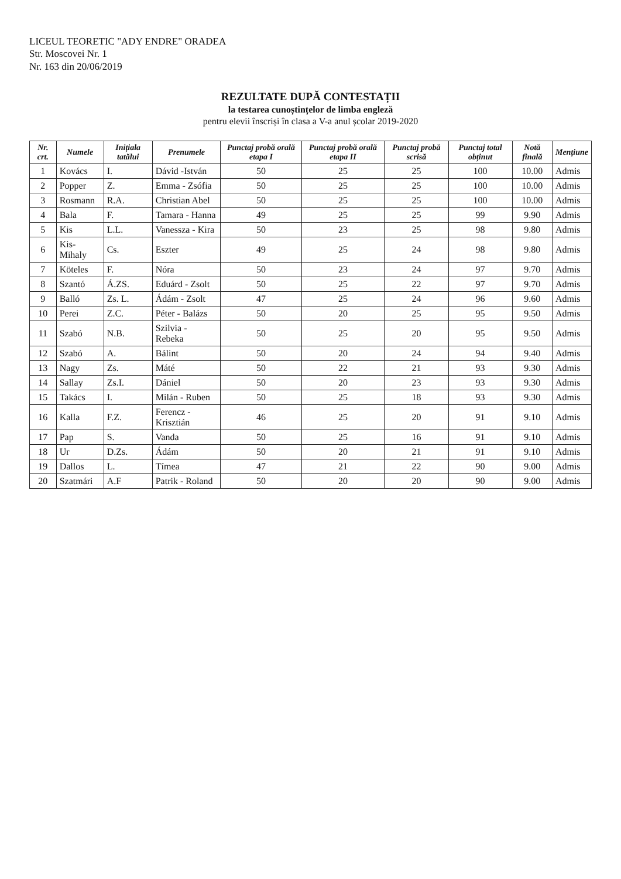LICEUL TEORETIC "ADY ENDRE" ORADEA
Str. Moscovei Nr. 1
Nr. 163 din 20/06/2019
REZULTATE DUPĂ CONTESTAȚII
la testarea cunoștințelor de limba engleză
pentru elevii înscriși în clasa a V-a anul școlar 2019-2020
| Nr. crt. | Numele | Inițiala tatălui | Prenumele | Punctaj probă orală etapa I | Punctaj probă orală etapa II | Punctaj probă scrisă | Punctaj total obținut | Notă finală | Mențiune |
| --- | --- | --- | --- | --- | --- | --- | --- | --- | --- |
| 1 | Kovács | I. | Dávid -István | 50 | 25 | 25 | 100 | 10.00 | Admis |
| 2 | Popper | Z. | Emma - Zsófia | 50 | 25 | 25 | 100 | 10.00 | Admis |
| 3 | Rosmann | R.A. | Christian Abel | 50 | 25 | 25 | 100 | 10.00 | Admis |
| 4 | Bala | F. | Tamara - Hanna | 49 | 25 | 25 | 99 | 9.90 | Admis |
| 5 | Kis | L.L. | Vanessza - Kira | 50 | 23 | 25 | 98 | 9.80 | Admis |
| 6 | Kis-Mihaly | Cs. | Eszter | 49 | 25 | 24 | 98 | 9.80 | Admis |
| 7 | Köteles | F. | Nóra | 50 | 23 | 24 | 97 | 9.70 | Admis |
| 8 | Szantó | Á.ZS. | Eduárd - Zsolt | 50 | 25 | 22 | 97 | 9.70 | Admis |
| 9 | Balló | Zs. L. | Ádám - Zsolt | 47 | 25 | 24 | 96 | 9.60 | Admis |
| 10 | Perei | Z.C. | Péter - Balázs | 50 | 20 | 25 | 95 | 9.50 | Admis |
| 11 | Szabó | N.B. | Szilvia - Rebeka | 50 | 25 | 20 | 95 | 9.50 | Admis |
| 12 | Szabó | A. | Bálint | 50 | 20 | 24 | 94 | 9.40 | Admis |
| 13 | Nagy | Zs. | Máté | 50 | 22 | 21 | 93 | 9.30 | Admis |
| 14 | Sallay | Zs.I. | Dániel | 50 | 20 | 23 | 93 | 9.30 | Admis |
| 15 | Takács | I. | Milán - Ruben | 50 | 25 | 18 | 93 | 9.30 | Admis |
| 16 | Kalla | F.Z. | Ferencz - Krisztián | 46 | 25 | 20 | 91 | 9.10 | Admis |
| 17 | Pap | S. | Vanda | 50 | 25 | 16 | 91 | 9.10 | Admis |
| 18 | Ur | D.Zs. | Ádám | 50 | 20 | 21 | 91 | 9.10 | Admis |
| 19 | Dallos | L. | Tímea | 47 | 21 | 22 | 90 | 9.00 | Admis |
| 20 | Szatmári | A.F | Patrik - Roland | 50 | 20 | 20 | 90 | 9.00 | Admis |